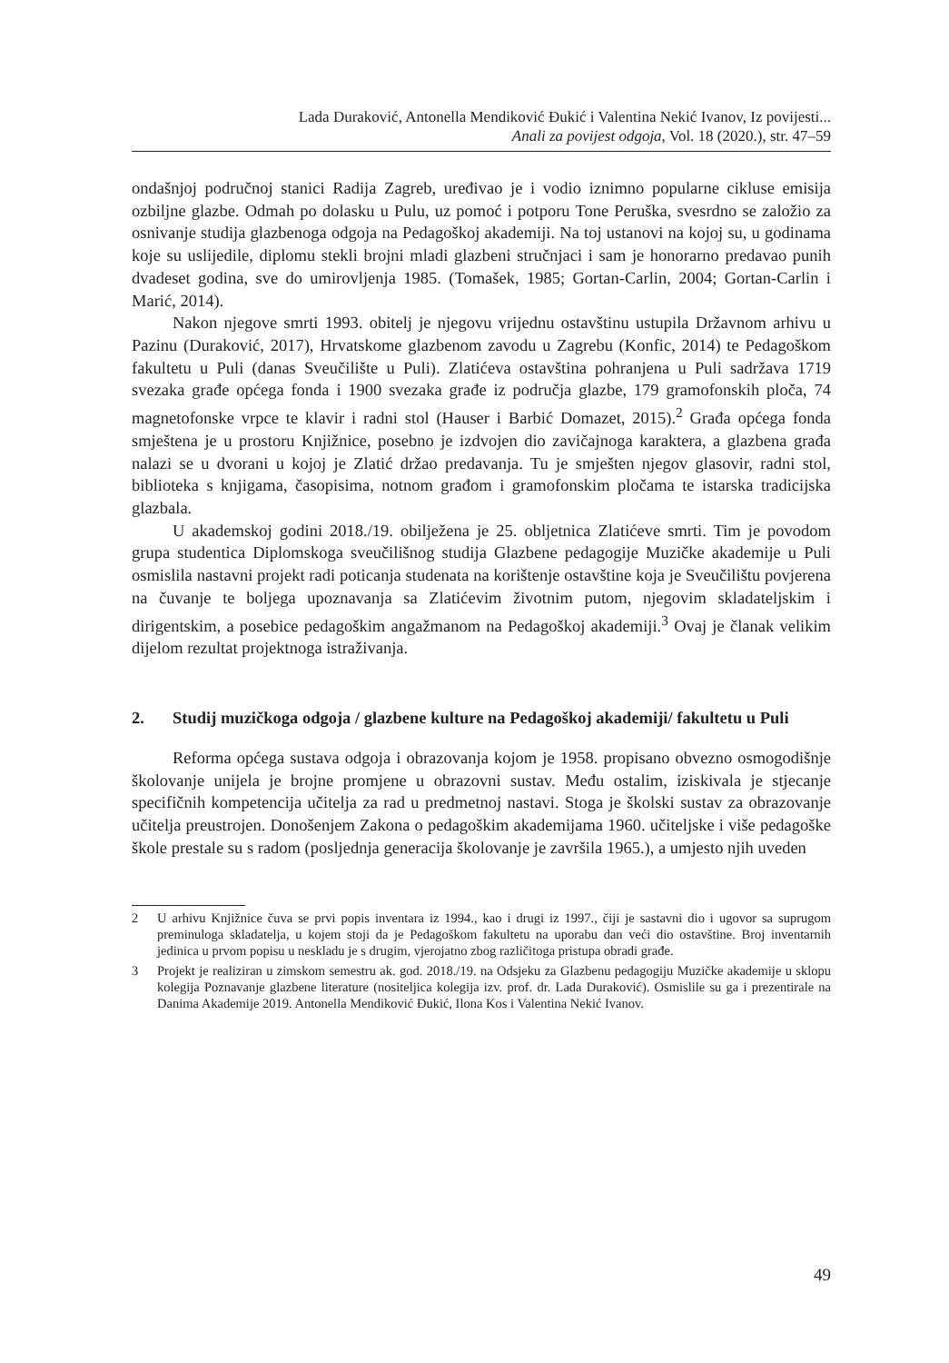Lada Duraković, Antonella Mendiković Đukić i Valentina Nekić Ivanov, Iz povijesti...
Anali za povijest odgoja, Vol. 18 (2020.), str. 47–59
ondašnjoj područnoj stanici Radija Zagreb, uređivao je i vodio iznimno popularne cikluse emisija ozbiljne glazbe. Odmah po dolasku u Pulu, uz pomoć i potporu Tone Peruška, svesrdno se založio za osnivanje studija glazbenoga odgoja na Pedagoškoj akademiji. Na toj ustanovi na kojoj su, u godinama koje su uslijedile, diplomu stekli brojni mladi glazbeni stručnjaci i sam je honorarno predavao punih dvadeset godina, sve do umirovljenja 1985. (Tomašek, 1985; Gortan-Carlin, 2004; Gortan-Carlin i Marić, 2014).
Nakon njegove smrti 1993. obitelj je njegovu vrijednu ostavštinu ustupila Državnom arhivu u Pazinu (Duraković, 2017), Hrvatskome glazbenom zavodu u Zagrebu (Konfic, 2014) te Pedagoškom fakultetu u Puli (danas Sveučilište u Puli). Zlatićeva ostavština pohranjena u Puli sadržava 1719 svezaka građe općega fonda i 1900 svezaka građe iz područja glazbe, 179 gramofonskih ploča, 74 magnetofonske vrpce te klavir i radni stol (Hauser i Barbić Domazet, 2015).<sup>2</sup> Građa općega fonda smještena je u prostoru Knjižnice, posebno je izdvojen dio zavičajnoga karaktera, a glazbena građa nalazi se u dvorani u kojoj je Zlatić držao predavanja. Tu je smješten njegov glasovir, radni stol, biblioteka s knjigama, časopisima, notnom građom i gramofonskim pločama te istarska tradicijska glazbala.
U akademskoj godini 2018./19. obilježena je 25. obljetnica Zlatićeve smrti. Tim je povodom grupa studentica Diplomskoga sveučilišnog studija Glazbene pedagogije Muzičke akademije u Puli osmislila nastavni projekt radi poticanja studenata na korištenje ostavštine koja je Sveučilištu povjerena na čuvanje te boljega upoznavanja sa Zlatićevim životnim putom, njegovim skladateljskim i dirigentskim, a posebice pedagoškim angažmanom na Pedagoškoj akademiji.<sup>3</sup> Ovaj je članak velikim dijelom rezultat projektnoga istraživanja.
2. Studij muzičkoga odgoja / glazbene kulture na Pedagoškoj akademiji/ fakultetu u Puli
Reforma općega sustava odgoja i obrazovanja kojom je 1958. propisano obvezno osmogodišnje školovanje unijela je brojne promjene u obrazovni sustav. Među ostalim, iziskivala je stjecanje specifičnih kompetencija učitelja za rad u predmetnoj nastavi. Stoga je školski sustav za obrazovanje učitelja preustrojen. Donošenjem Zakona o pedagoškim akademijama 1960. učiteljske i više pedagoške škole prestale su s radom (posljednja generacija školovanje je završila 1965.), a umjesto njih uveden
2 U arhivu Knjižnice čuva se prvi popis inventara iz 1994., kao i drugi iz 1997., čiji je sastavni dio i ugovor sa suprugom preminuloga skladatelja, u kojem stoji da je Pedagoškom fakultetu na uporabu dan veći dio ostavštine. Broj inventarnih jedinica u prvom popisu u neskladu je s drugim, vjerojatno zbog različitoga pristupa obradi građe.
3 Projekt je realiziran u zimskom semestru ak. god. 2018./19. na Odsjeku za Glazbenu pedagogiju Muzičke akademije u sklopu kolegija Poznavanje glazbene literature (nositeljica kolegija izv. prof. dr. Lada Duraković). Osmislile su ga i prezentirale na Danima Akademije 2019. Antonella Mendiković Đukić, Ilona Kos i Valentina Nekić Ivanov.
49